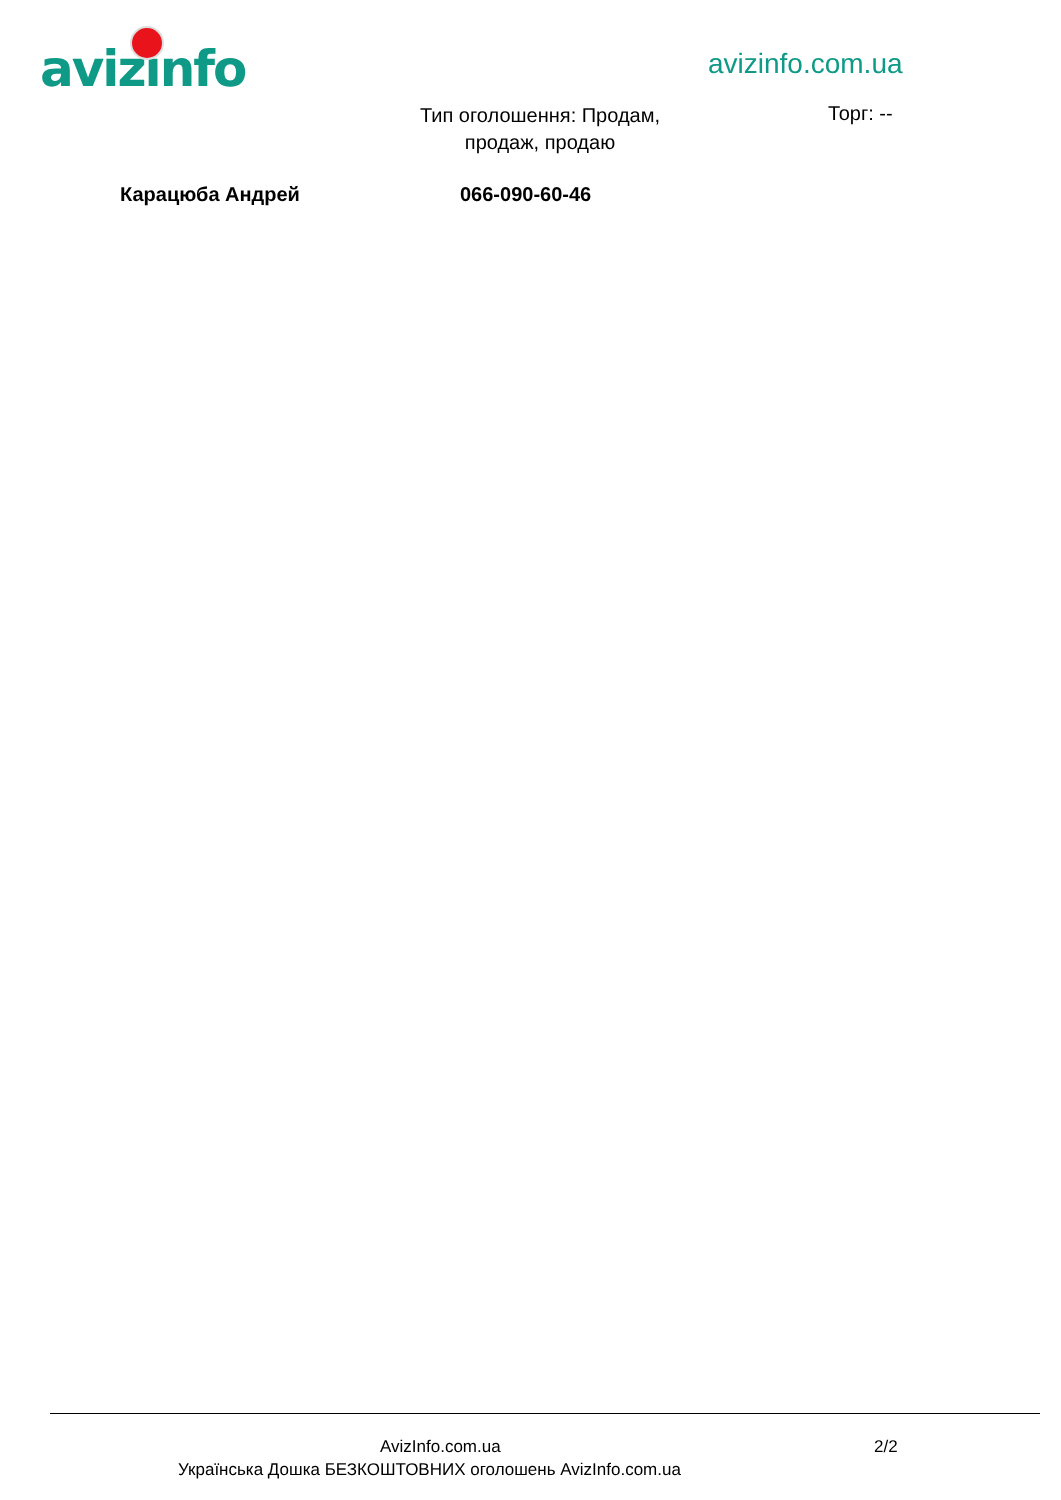avizinfo avizinfo.com.ua
Тип оголошення: Продам, продаж, продаю
Торг: --
Карацюба Андрей 066-090-60-46
AvizInfo.com.ua 2/2
Українська Дошка БЕЗКОШТОВНИХ оголошень AvizInfo.com.ua